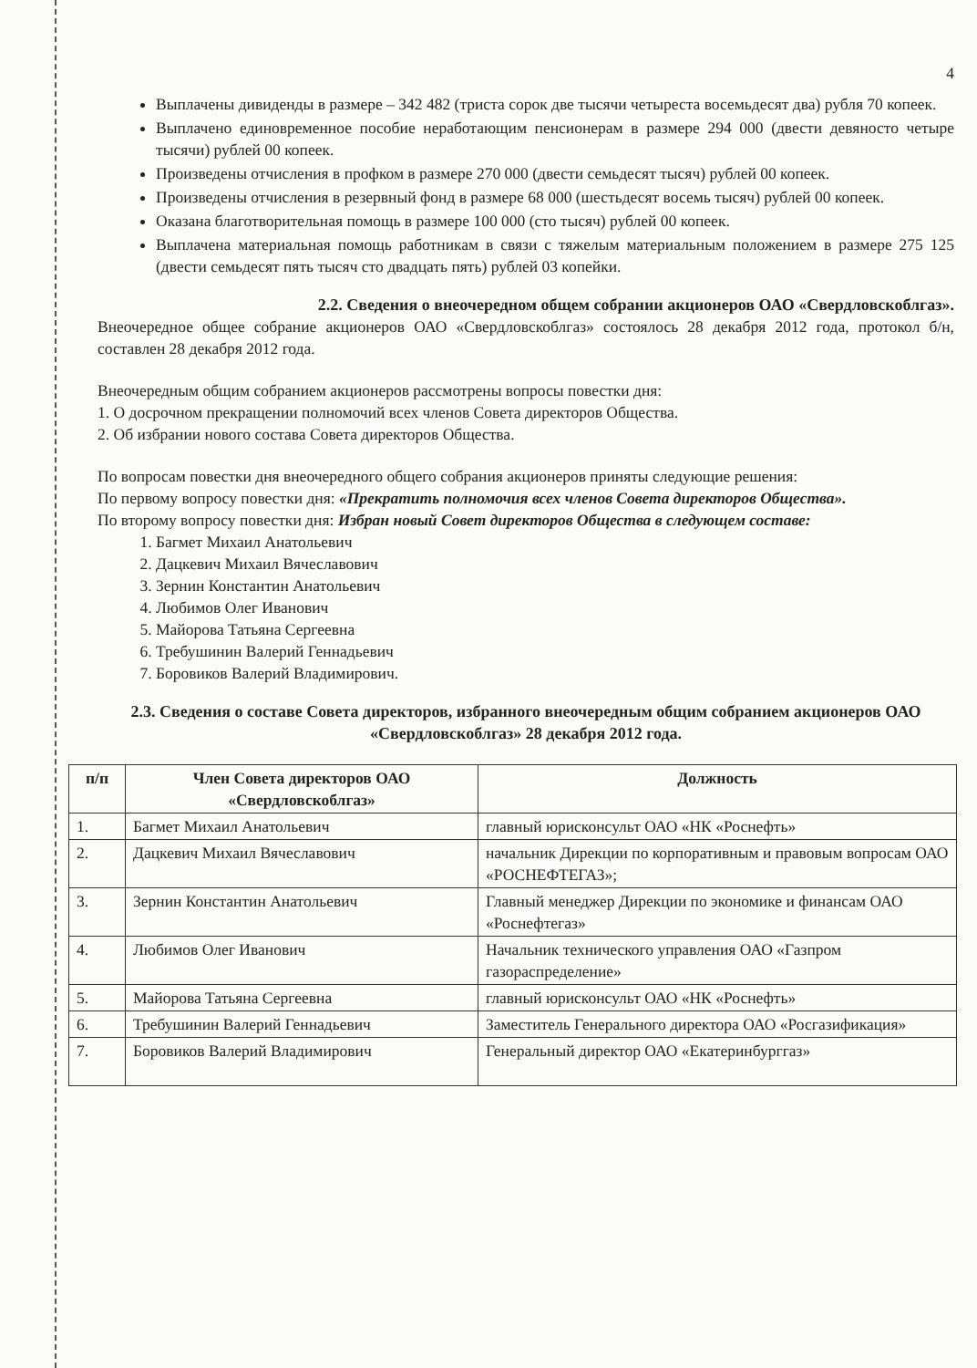4
Выплачены дивиденды в размере – 342 482 (триста сорок две тысячи четыреста восемьдесят два) рубля 70 копеек.
Выплачено единовременное пособие неработающим пенсионерам в размере 294 000 (двести девяносто четыре тысячи) рублей 00 копеек.
Произведены отчисления в профком в размере 270 000 (двести семьдесят тысяч) рублей 00 копеек.
Произведены отчисления в резервный фонд в размере 68 000 (шестьдесят восемь тысяч) рублей 00 копеек.
Оказана благотворительная помощь в размере 100 000 (сто тысяч) рублей 00 копеек.
Выплачена материальная помощь работникам в связи с тяжелым материальным положением в размере 275 125 (двести семьдесят пять тысяч сто двадцать пять) рублей 03 копейки.
2.2. Сведения о внеочередном общем собрании акционеров ОАО «Свердловскоблгаз».
Внеочередное общее собрание акционеров ОАО «Свердловскоблгаз» состоялось 28 декабря 2012 года, протокол б/н, составлен 28 декабря 2012 года.
Внеочередным общим собранием акционеров рассмотрены вопросы повестки дня:
1. О досрочном прекращении полномочий всех членов Совета директоров Общества.
2. Об избрании нового состава Совета директоров Общества.
По вопросам повестки дня внеочередного общего собрания акционеров приняты следующие решения:
По первому вопросу повестки дня: «Прекратить полномочия всех членов Совета директоров Общества».
По второму вопросу повестки дня: Избран новый Совет директоров Общества в следующем составе:
1. Багмет Михаил Анатольевич
2. Дацкевич Михаил Вячеславович
3. Зернин Константин Анатольевич
4. Любимов Олег Иванович
5. Майорова Татьяна Сергеевна
6. Требушинин Валерий Геннадьевич
7. Боровиков Валерий Владимирович.
2.3. Сведения о составе Совета директоров, избранного внеочередным общим собранием акционеров ОАО «Свердловскоблгаз» 28 декабря 2012 года.
| п/п | Член Совета директоров ОАО «Свердловскоблгаз» | Должность |
| --- | --- | --- |
| 1. | Багмет Михаил Анатольевич | главный юрисконсульт ОАО «НК «Роснефть» |
| 2. | Дацкевич Михаил Вячеславович | начальник Дирекции по корпоративным и правовым вопросам ОАО «РОСНЕФТЕГАЗ»; |
| 3. | Зернин Константин Анатольевич | Главный менеджер Дирекции по экономике и финансам ОАО «Роснефтегаз» |
| 4. | Любимов Олег Иванович | Начальник технического управления ОАО «Газпром газораспределение» |
| 5. | Майорова Татьяна Сергеевна | главный юрисконсульт ОАО «НК «Роснефть» |
| 6. | Требушинин Валерий Геннадьевич | Заместитель Генерального директора ОАО «Росгазификация» |
| 7. | Боровиков Валерий Владимирович | Генеральный директор ОАО «Екатеринбурггаз» |